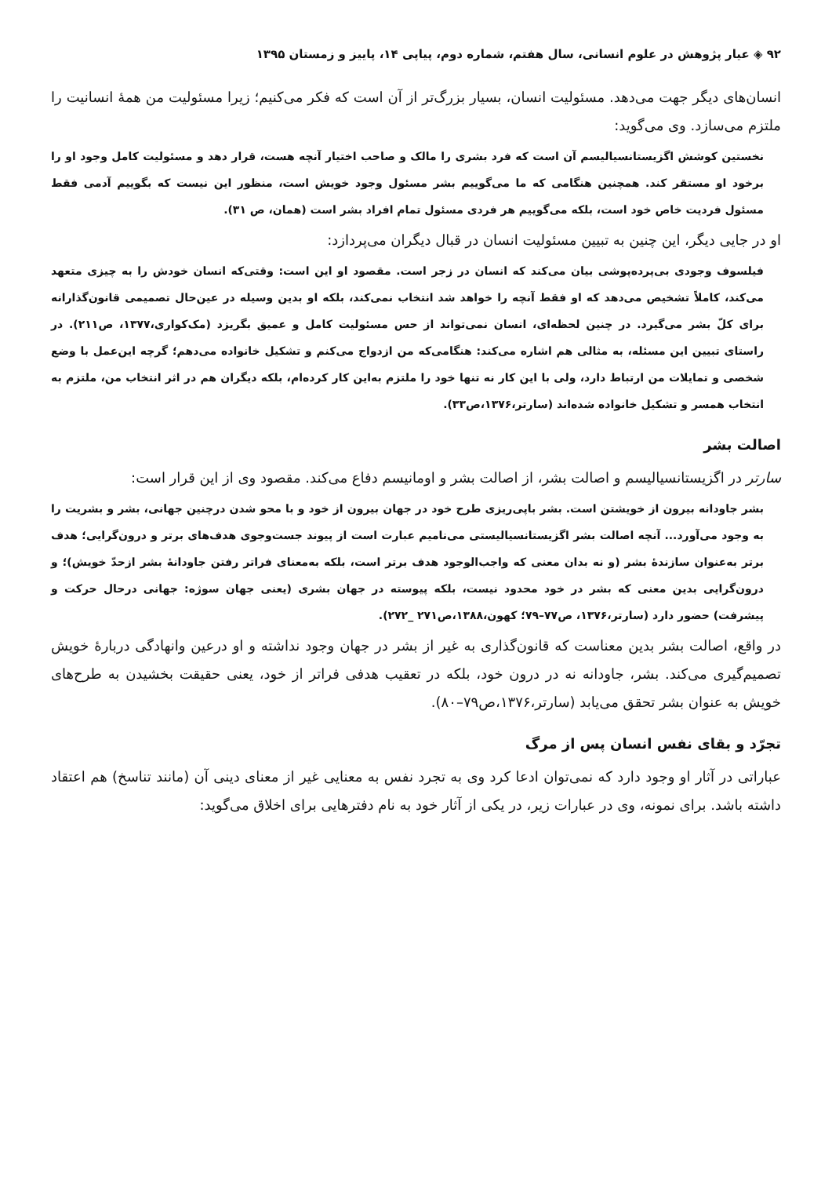۹۲ ◈ عیار پژوهش در علوم انسانی، سال هفتم، شماره دوم، پیاپی ۱۴، پاییز و زمستان ۱۳۹۵
انسان‌های دیگر جهت می‌دهد. مسئولیت انسان، بسیار بزرگ‌تر از آن است که فکر می‌کنیم؛ زیرا مسئولیت من همهٔ انسانیت را ملتزم می‌سازد. وی می‌گوید:
نخستین کوشش اگزیستانسیالیسم آن است که فرد بشری را مالک و صاحب اختیار آنچه هست، قرار دهد و مسئولیت کامل وجود او را برخود او مستقر کند. همچنین هنگامی که ما می‌گوییم بشر مسئول وجود خویش است، منظور این نیست که بگوییم آدمی فقط مسئول فردیت خاص خود است، بلکه می‌گوییم هر فردی مسئول تمام افراد بشر است (همان، ص ۳۱).
او در جایی دیگر، این چنین به تبیین مسئولیت انسان در قبال دیگران می‌پردازد:
فیلسوف وجودی بی‌پرده‌پوشی بیان می‌کند که انسان در زجر است. مقصود او این است: وقتی‌که انسان خودش را به چیزی متعهد می‌کند، کاملاً تشخیص می‌دهد که او فقط آنچه را خواهد شد انتخاب نمی‌کند، بلکه او بدین وسیله در عین‌حال تصمیمی قانون‌گذارانه برای کلّ بشر می‌گیرد. در چنین لحظه‌ای، انسان نمی‌تواند از حس مسئولیت کامل و عمیق بگریزد (مک‌کواری،۱۳۷۷، ص۲۱۱). در راستای تبیین این مسئله، به مثالی هم اشاره می‌کند: هنگامی‌که من ازدواج می‌کنم و تشکیل خانواده می‌دهم؛ گرچه این‌عمل با وضع شخصی و تمایلات من ارتباط دارد، ولی با این کار نه تنها خود را ملتزم به‌این کار کرده‌ام، بلکه دیگران هم در اثر انتخاب من، ملتزم به انتخاب همسر و تشکیل خانواده شده‌اند (سارتر،۱۳۷۶،ص۳۳).
اصالت بشر
سارتر در اگزیستانسیالیسم و اصالت بشر، از اصالت بشر و اومانیسم دفاع می‌کند. مقصود وی از این قرار است:
بشر جاودانه بیرون از خویشتن است. بشر باپی‌ریزی طرح خود در جهان بیرون از خود و با محو شدن درچنین جهانی، بشر و بشریت را به وجود می‌آورد... آنچه اصالت بشر اگزیستانسیالیستی می‌نامیم عبارت است از پیوند جست‌وجوی هدف‌های برتر و درون‌گرایی؛ هدف برتر به‌عنوان سازندهٔ بشر (و نه بدان معنی که واجب‌الوجود هدف برتر است، بلکه به‌معنای فراتر رفتن جاودانهٔ بشر ازحدّ خویش)؛ و درون‌گرایی بدین معنی که بشر در خود محدود نیست، بلکه پیوسته در جهان بشری (یعنی جهان سوژه: جهانی درحال حرکت و پیشرفت) حضور دارد (سارتر،۱۳۷۶، ص۷۷–۷۹؛ کهون،۱۳۸۸،ص۲۷۱ _۲۷۲).
در واقع، اصالت بشر بدین معناست که قانون‌گذاری به غیر از بشر در جهان وجود نداشته و او درعین وانهادگی دربارهٔ خویش تصمیم‌گیری می‌کند. بشر، جاودانه نه در درون خود، بلکه در تعقیب هدفی فراتر از خود، یعنی حقیقت بخشیدن به طرح‌های خویش به عنوان بشر تحقق می‌یابد (سارتر،۱۳۷۶،ص۷۹–۸۰).
تجرّد و بقای نفس انسان پس از مرگ
عباراتی در آثار او وجود دارد که نمی‌توان ادعا کرد وی به تجرد نفس به معنایی غیر از معنای دینی آن (مانند تناسخ) هم اعتقاد داشته باشد. برای نمونه، وی در عبارات زیر، در یکی از آثار خود به نام دفترهایی برای اخلاق می‌گوید: